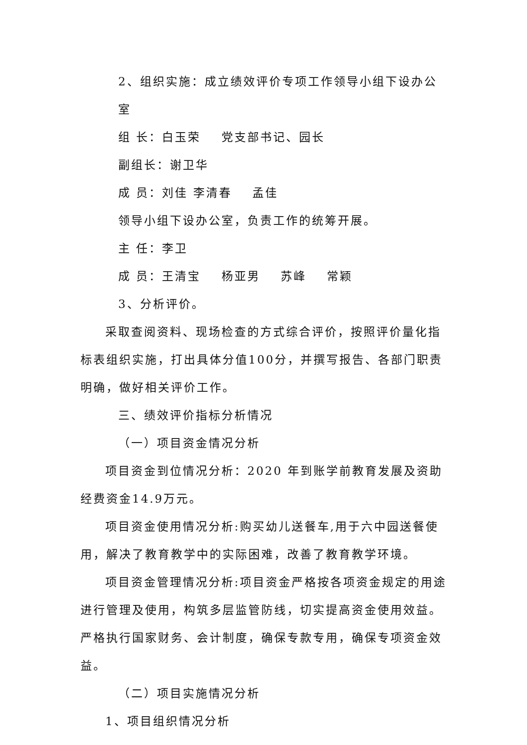2、组织实施：成立绩效评价专项工作领导小组下设办公室
组 长：白玉荣 党支部书记、园长
副组长：谢卫华
成 员：刘佳 李清春 孟佳
领导小组下设办公室，负责工作的统筹开展。
主 任：李卫
成 员：王清宝 杨亚男 苏峰 常颖
3、分析评价。
采取查阅资料、现场检查的方式综合评价，按照评价量化指标表组织实施，打出具体分值100分，并撰写报告、各部门职责明确，做好相关评价工作。
三、绩效评价指标分析情况
（一）项目资金情况分析
项目资金到位情况分析：2020 年到账学前教育发展及资助经费资金14.9万元。
项目资金使用情况分析:购买幼儿送餐车,用于六中园送餐使用，解决了教育教学中的实际困难，改善了教育教学环境。
项目资金管理情况分析:项目资金严格按各项资金规定的用途进行管理及使用，构筑多层监管防线，切实提高资金使用效益。严格执行国家财务、会计制度，确保专款专用，确保专项资金效益。
（二）项目实施情况分析
1、项目组织情况分析